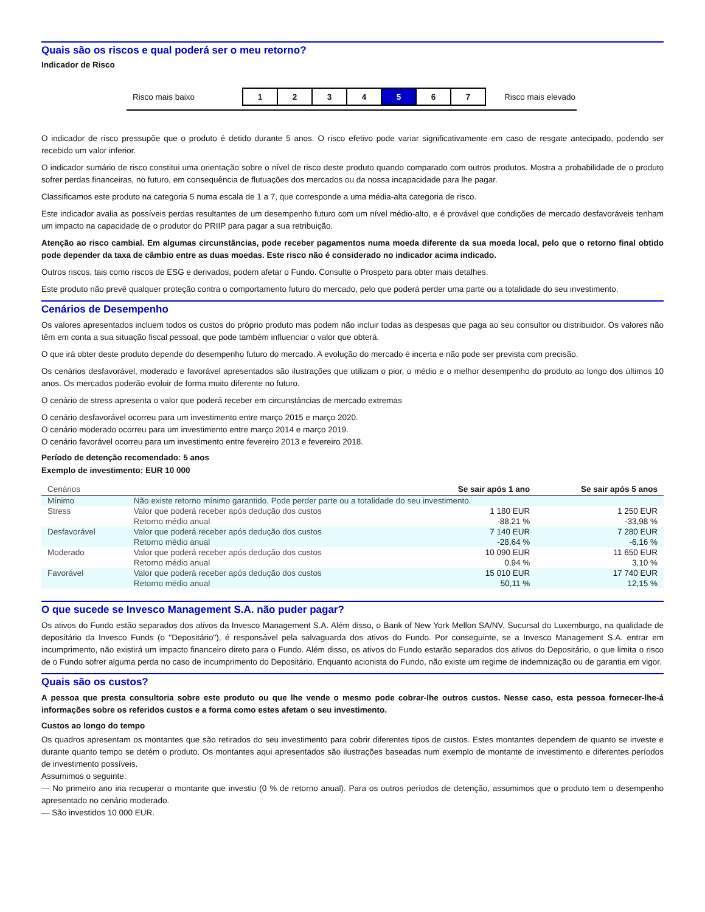Quais são os riscos e qual poderá ser o meu retorno?
Indicador de Risco
Risco mais baixo
| 1 | 2 | 3 | 4 | 5 | 6 | 7 |
Risco mais elevado
O indicador de risco pressupõe que o produto é detido durante 5 anos. O risco efetivo pode variar significativamente em caso de resgate antecipado, podendo ser recebido um valor inferior.
O indicador sumário de risco constitui uma orientação sobre o nível de risco deste produto quando comparado com outros produtos. Mostra a probabilidade de o produto sofrer perdas financeiras, no futuro, em consequência de flutuações dos mercados ou da nossa incapacidade para lhe pagar.
Classificamos este produto na categoria 5 numa escala de 1 a 7, que corresponde a uma média-alta categoria de risco.
Este indicador avalia as possíveis perdas resultantes de um desempenho futuro com um nível médio-alto, e é provável que condições de mercado desfavoráveis tenham um impacto na capacidade de o produtor do PRIIP para pagar a sua retribuição.
Atenção ao risco cambial. Em algumas circunstâncias, pode receber pagamentos numa moeda diferente da sua moeda local, pelo que o retorno final obtido pode depender da taxa de câmbio entre as duas moedas. Este risco não é considerado no indicador acima indicado.
Outros riscos, tais como riscos de ESG e derivados, podem afetar o Fundo. Consulte o Prospeto para obter mais detalhes.
Este produto não prevê qualquer proteção contra o comportamento futuro do mercado, pelo que poderá perder uma parte ou a totalidade do seu investimento.
Cenários de Desempenho
Os valores apresentados incluem todos os custos do próprio produto mas podem não incluir todas as despesas que paga ao seu consultor ou distribuidor. Os valores não têm em conta a sua situação fiscal pessoal, que pode também influenciar o valor que obterá.
O que irá obter deste produto depende do desempenho futuro do mercado. A evolução do mercado é incerta e não pode ser prevista com precisão.
Os cenários desfavorável, moderado e favorável apresentados são ilustrações que utilizam o pior, o médio e o melhor desempenho do produto ao longo dos últimos 10 anos. Os mercados poderão evoluir de forma muito diferente no futuro.
O cenário de stress apresenta o valor que poderá receber em circunstâncias de mercado extremas
O cenário desfavorável ocorreu para um investimento entre março 2015 e março 2020.
O cenário moderado ocorreu para um investimento entre março 2014 e março 2019.
O cenário favorável ocorreu para um investimento entre fevereiro 2013 e fevereiro 2018.
Período de detenção recomendado: 5 anos
Exemplo de investimento: EUR 10 000
| Cenários | | Se sair após 1 ano | Se sair após 5 anos |
| --- | --- | --- | --- |
| Mínimo | Não existe retorno mínimo garantido. Pode perder parte ou a totalidade do seu investimento. | | |
| Stress | Valor que poderá receber após dedução dos custos | 1 180 EUR | 1 250 EUR |
| | Retorno médio anual | -88,21 % | -33,98 % |
| Desfavorável | Valor que poderá receber após dedução dos custos | 7 140 EUR | 7 280 EUR |
| | Retorno médio anual | -28,64 % | -6,16 % |
| Moderado | Valor que poderá receber após dedução dos custos | 10 090 EUR | 11 650 EUR |
| | Retorno médio anual | 0,94 % | 3,10 % |
| Favorável | Valor que poderá receber após dedução dos custos | 15 010 EUR | 17 740 EUR |
| | Retorno médio anual | 50,11 % | 12,15 % |
O que sucede se Invesco Management S.A. não puder pagar?
Os ativos do Fundo estão separados dos ativos da Invesco Management S.A. Além disso, o Bank of New York Mellon SA/NV, Sucursal do Luxemburgo, na qualidade de depositário da Invesco Funds (o "Depositário"), é responsável pela salvaguarda dos ativos do Fundo. Por conseguinte, se a Invesco Management S.A. entrar em incumprimento, não existirá um impacto financeiro direto para o Fundo. Além disso, os ativos do Fundo estarão separados dos ativos do Depositário, o que limita o risco de o Fundo sofrer alguma perda no caso de incumprimento do Depositário. Enquanto acionista do Fundo, não existe um regime de indemnização ou de garantia em vigor.
Quais são os custos?
A pessoa que presta consultoria sobre este produto ou que lhe vende o mesmo pode cobrar-lhe outros custos. Nesse caso, esta pessoa fornecer-lhe-á informações sobre os referidos custos e a forma como estes afetam o seu investimento.
Custos ao longo do tempo
Os quadros apresentam os montantes que são retirados do seu investimento para cobrir diferentes tipos de custos. Estes montantes dependem de quanto se investe e durante quanto tempo se detém o produto. Os montantes aqui apresentados são ilustrações baseadas num exemplo de montante de investimento e diferentes períodos de investimento possíveis.
Assumimos o seguinte:
— No primeiro ano iria recuperar o montante que investiu (0 % de retorno anual). Para os outros períodos de detenção, assumimos que o produto tem o desempenho apresentado no cenário moderado.
— São investidos 10 000 EUR.